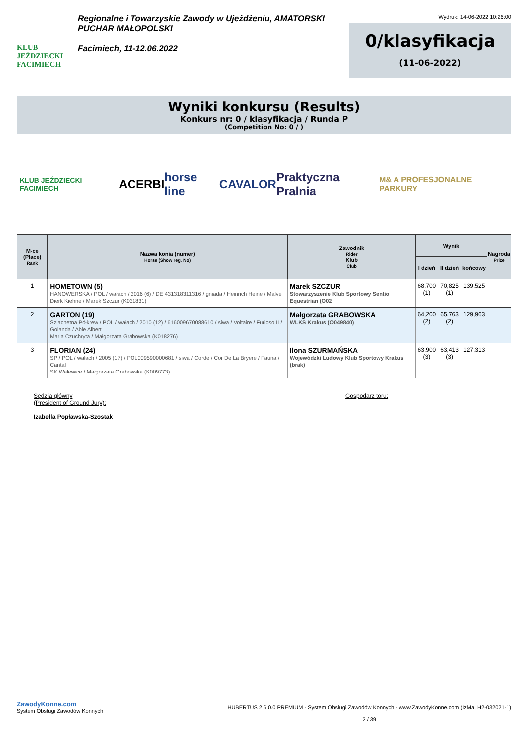KLUB JEŹDZIECKI FACIMIECH
Regionalne i Towarzyskie Zawody w Ujeżdżeniu, AMATORSKI PUCHAR MAŁOPOLSKI
Facimiech, 11-12.06.2022
Wydruk: 14-06-2022 10:26:00
0/klasyfikacja
(11-06-2022)
Wyniki konkursu (Results)
Konkurs nr: 0 / klasyfikacja / Runda P
(Competition No: 0 / )
KLUB JEŹDZIECKI FACIMIECH ACERBI horse line CAVALOR Praktyczna Pralnia M& A PROFESJONALNE PARKURY
| M-ce (Place) Rank | Nazwa konia (numer) Horse (Show reg. No) | Zawodnik Rider Klub Club | Wynik | | | Nagroda Prize |
| --- | --- | --- | --- | --- | --- | --- |
| | | | I dzień | II dzień | końcowy | |
| 1 | HOMETOWN (5) HANOWERSKA / POL / wałach / 2016 (6) / DE 431318311316 / gniada / Heinrich Heine / Malve Dierk Kiehne / Marek Szczur (K031831) | Marek SZCZUR Stowarzyszenie Klub Sportowy Sentio Equestrian (O02 | 68,700 (1) | 70,825 (1) | 139,525 | |
| 2 | GARTON (19) Szlachetna Półkrew / POL / wałach / 2010 (12) / 616009670088610 / siwa / Voltaire / Furioso II / Golanda / Able Albert Maria Czuchryta / Małgorzata Grabowska (K018276) | Małgorzata GRABOWSKA WLKS Krakus (O049840) | 64,200 (2) | 65,763 (2) | 129,963 | |
| 3 | FLORIAN (24) SP / POL / wałach / 2005 (17) / POL009590000681 / siwa / Corde / Cor De La Bryere / Fauna / Cantal SK Walewice / Małgorzata Grabowska (K009773) | Ilona SZURMAŃSKA Wojewódzki Ludowy Klub Sportowy Krakus (brak) | 63,900 (3) | 63,413 (3) | 127,313 | |
Sędzia główny
(President of Ground Jury):
Izabella Popławska-Szostak
Gospodarz toru:
ZawodyKonne.com
System Obsługi Zawodów Konnych
HUBERTUS 2.6.0.0 PREMIUM - System Obsługi Zawodów Konnych - www.ZawodyKonne.com (IzMa, H2-032021-1)
2 / 39